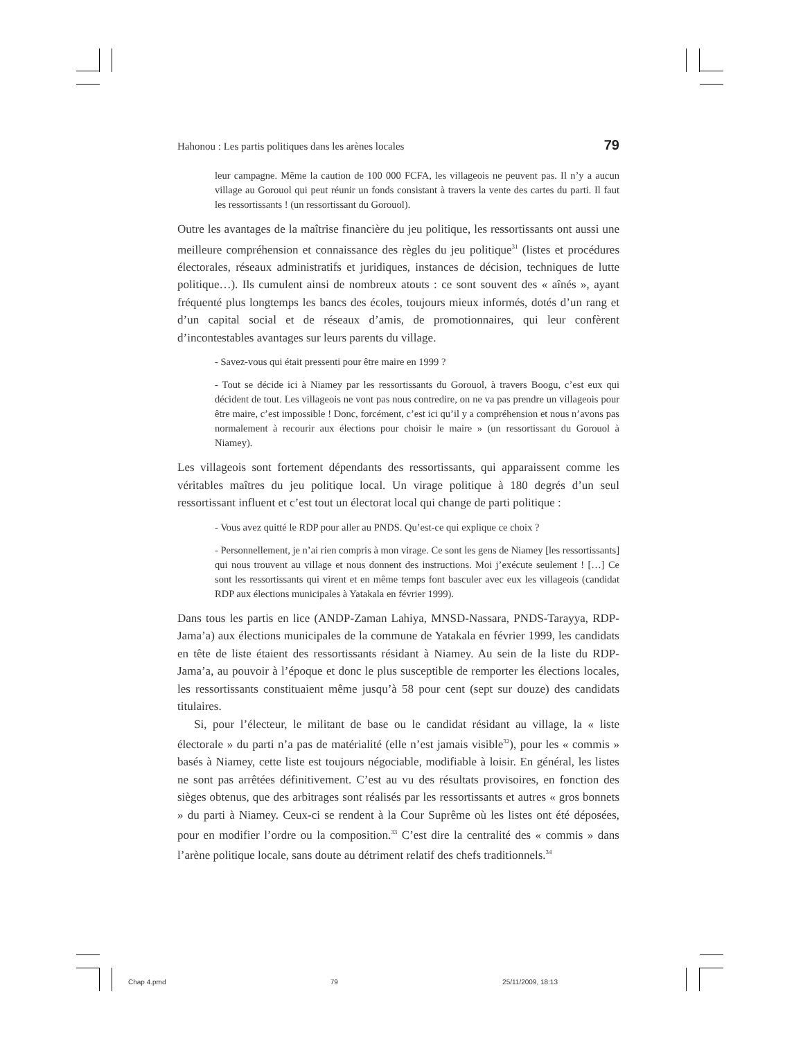Hahonou : Les partis politiques dans les arènes locales 79
leur campagne. Même la caution de 100 000 FCFA, les villageois ne peuvent pas. Il n’y a aucun village au Gorouol qui peut réunir un fonds consistant à travers la vente des cartes du parti. Il faut les ressortissants ! (un ressortissant du Gorouol).
Outre les avantages de la maîtrise financière du jeu politique, les ressortissants ont aussi une meilleure compréhension et connaissance des règles du jeu politique<sup>31</sup> (listes et procédures électorales, réseaux administratifs et juridiques, instances de décision, techniques de lutte politique…). Ils cumulent ainsi de nombreux atouts : ce sont souvent des « aînés », ayant fréquenté plus longtemps les bancs des écoles, toujours mieux informés, dotés d’un rang et d’un capital social et de réseaux d’amis, de promotionnaires, qui leur confèrent d’incontestables avantages sur leurs parents du village.
- Savez-vous qui était pressenti pour être maire en 1999 ?
- Tout se décide ici à Niamey par les ressortissants du Gorouol, à travers Boogu, c’est eux qui décident de tout. Les villageois ne vont pas nous contredire, on ne va pas prendre un villageois pour être maire, c’est impossible ! Donc, forcément, c’est ici qu’il y a compréhension et nous n’avons pas normalement à recourir aux élections pour choisir le maire » (un ressortissant du Gorouol à Niamey).
Les villageois sont fortement dépendants des ressortissants, qui apparaissent comme les véritables maîtres du jeu politique local. Un virage politique à 180 degrés d’un seul ressortissant influent et c’est tout un électorat local qui change de parti politique :
- Vous avez quitté le RDP pour aller au PNDS. Qu’est-ce qui explique ce choix ?
- Personnellement, je n’ai rien compris à mon virage. Ce sont les gens de Niamey [les ressortissants] qui nous trouvent au village et nous donnent des instructions. Moi j’exécute seulement ! […] Ce sont les ressortissants qui virent et en même temps font basculer avec eux les villageois (candidat RDP aux élections municipales à Yatakala en février 1999).
Dans tous les partis en lice (ANDP-Zaman Lahiya, MNSD-Nassara, PNDS-Tarayya, RDP-Jama’a) aux élections municipales de la commune de Yatakala en février 1999, les candidats en tête de liste étaient des ressortissants résidant à Niamey. Au sein de la liste du RDP-Jama’a, au pouvoir à l’époque et donc le plus susceptible de remporter les élections locales, les ressortissants constituaient même jusqu’à 58 pour cent (sept sur douze) des candidats titulaires.
Si, pour l’électeur, le militant de base ou le candidat résidant au village, la « liste électorale » du parti n’a pas de matérialité (elle n’est jamais visible<sup>32</sup>), pour les « commis » basés à Niamey, cette liste est toujours négociable, modifiable à loisir. En général, les listes ne sont pas arrêtées définitivement. C’est au vu des résultats provisoires, en fonction des sièges obtenus, que des arbitrages sont réalisés par les ressortissants et autres « gros bonnets » du parti à Niamey. Ceux-ci se rendent à la Cour Suprême où les listes ont été déposées, pour en modifier l’ordre ou la composition.<sup>33</sup> C’est dire la centralité des « commis » dans l’arène politique locale, sans doute au détriment relatif des chefs traditionnels.<sup>34</sup>
Chap 4.pmd 79 25/11/2009, 18:13